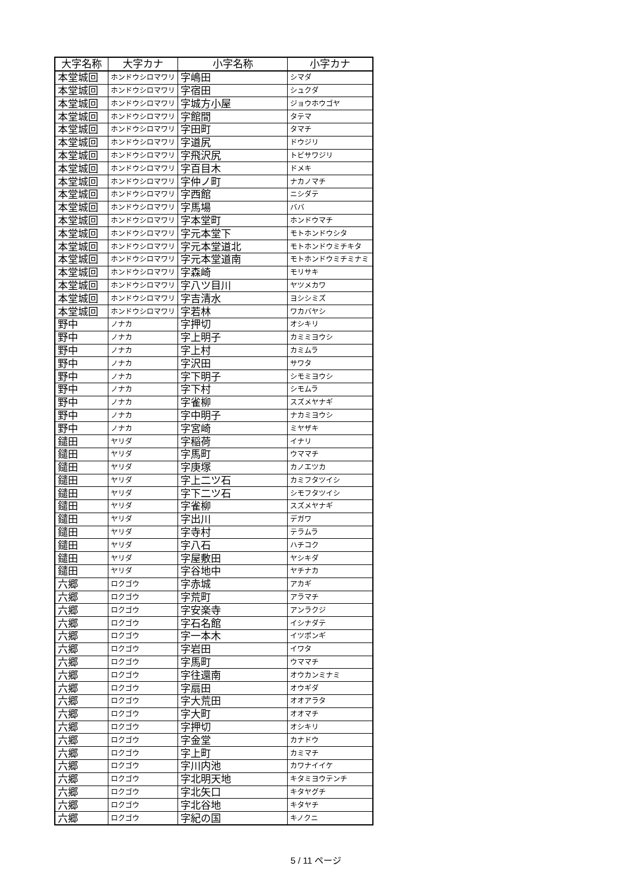| 大字名称 | 大字カナ | 小字名称 | 小字カナ |
| --- | --- | --- | --- |
| 本堂城回 | ホンドウシロマワリ | 字嶋田 | シマダ |
| 本堂城回 | ホンドウシロマワリ | 字宿田 | シュクダ |
| 本堂城回 | ホンドウシロマワリ | 字城方小屋 | ジョウホウゴヤ |
| 本堂城回 | ホンドウシロマワリ | 字館間 | タテマ |
| 本堂城回 | ホンドウシロマワリ | 字田町 | タマチ |
| 本堂城回 | ホンドウシロマワリ | 字道尻 | ドウジリ |
| 本堂城回 | ホンドウシロマワリ | 字飛沢尻 | トビサワジリ |
| 本堂城回 | ホンドウシロマワリ | 字百目木 | ドメキ |
| 本堂城回 | ホンドウシロマワリ | 字仲ノ町 | ナカノマチ |
| 本堂城回 | ホンドウシロマワリ | 字西館 | ニシダテ |
| 本堂城回 | ホンドウシロマワリ | 字馬場 | ババ |
| 本堂城回 | ホンドウシロマワリ | 字本堂町 | ホンドウマチ |
| 本堂城回 | ホンドウシロマワリ | 字元本堂下 | モトホンドウシタ |
| 本堂城回 | ホンドウシロマワリ | 字元本堂道北 | モトホンドウミチキタ |
| 本堂城回 | ホンドウシロマワリ | 字元本堂道南 | モトホンドウミチミナミ |
| 本堂城回 | ホンドウシロマワリ | 字森崎 | モリサキ |
| 本堂城回 | ホンドウシロマワリ | 字八ツ目川 | ヤツメカワ |
| 本堂城回 | ホンドウシロマワリ | 字吉清水 | ヨシシミズ |
| 本堂城回 | ホンドウシロマワリ | 字若林 | ワカバヤシ |
| 野中 | ノナカ | 字押切 | オシキリ |
| 野中 | ノナカ | 字上明子 | カミミヨウシ |
| 野中 | ノナカ | 字上村 | カミムラ |
| 野中 | ノナカ | 字沢田 | サワタ |
| 野中 | ノナカ | 字下明子 | シモミヨウシ |
| 野中 | ノナカ | 字下村 | シモムラ |
| 野中 | ノナカ | 字雀柳 | スズメヤナギ |
| 野中 | ノナカ | 字中明子 | ナカミヨウシ |
| 野中 | ノナカ | 字宮崎 | ミヤザキ |
| 鑓田 | ヤリダ | 字稲荷 | イナリ |
| 鑓田 | ヤリダ | 字馬町 | ウママチ |
| 鑓田 | ヤリダ | 字庚塚 | カノエツカ |
| 鑓田 | ヤリダ | 字上二ツ石 | カミフタツイシ |
| 鑓田 | ヤリダ | 字下二ツ石 | シモフタツイシ |
| 鑓田 | ヤリダ | 字雀柳 | スズメヤナギ |
| 鑓田 | ヤリダ | 字出川 | デガワ |
| 鑓田 | ヤリダ | 字寺村 | テラムラ |
| 鑓田 | ヤリダ | 字八石 | ハチコク |
| 鑓田 | ヤリダ | 字屋敷田 | ヤシキダ |
| 鑓田 | ヤリダ | 字谷地中 | ヤチナカ |
| 六郷 | ロクゴウ | 字赤城 | アカギ |
| 六郷 | ロクゴウ | 字荒町 | アラマチ |
| 六郷 | ロクゴウ | 字安楽寺 | アンラクジ |
| 六郷 | ロクゴウ | 字石名館 | イシナダテ |
| 六郷 | ロクゴウ | 字一本木 | イツポンギ |
| 六郷 | ロクゴウ | 字岩田 | イワタ |
| 六郷 | ロクゴウ | 字馬町 | ウママチ |
| 六郷 | ロクゴウ | 字往還南 | オウカンミナミ |
| 六郷 | ロクゴウ | 字扇田 | オウギダ |
| 六郷 | ロクゴウ | 字大荒田 | オオアラタ |
| 六郷 | ロクゴウ | 字大町 | オオマチ |
| 六郷 | ロクゴウ | 字押切 | オシキリ |
| 六郷 | ロクゴウ | 字金堂 | カナドウ |
| 六郷 | ロクゴウ | 字上町 | カミマチ |
| 六郷 | ロクゴウ | 字川内池 | カワナイイケ |
| 六郷 | ロクゴウ | 字北明天地 | キタミヨウテンチ |
| 六郷 | ロクゴウ | 字北矢口 | キタヤグチ |
| 六郷 | ロクゴウ | 字北谷地 | キタヤチ |
| 六郷 | ロクゴウ | 字紀の国 | キノクニ |
5 / 11 ページ